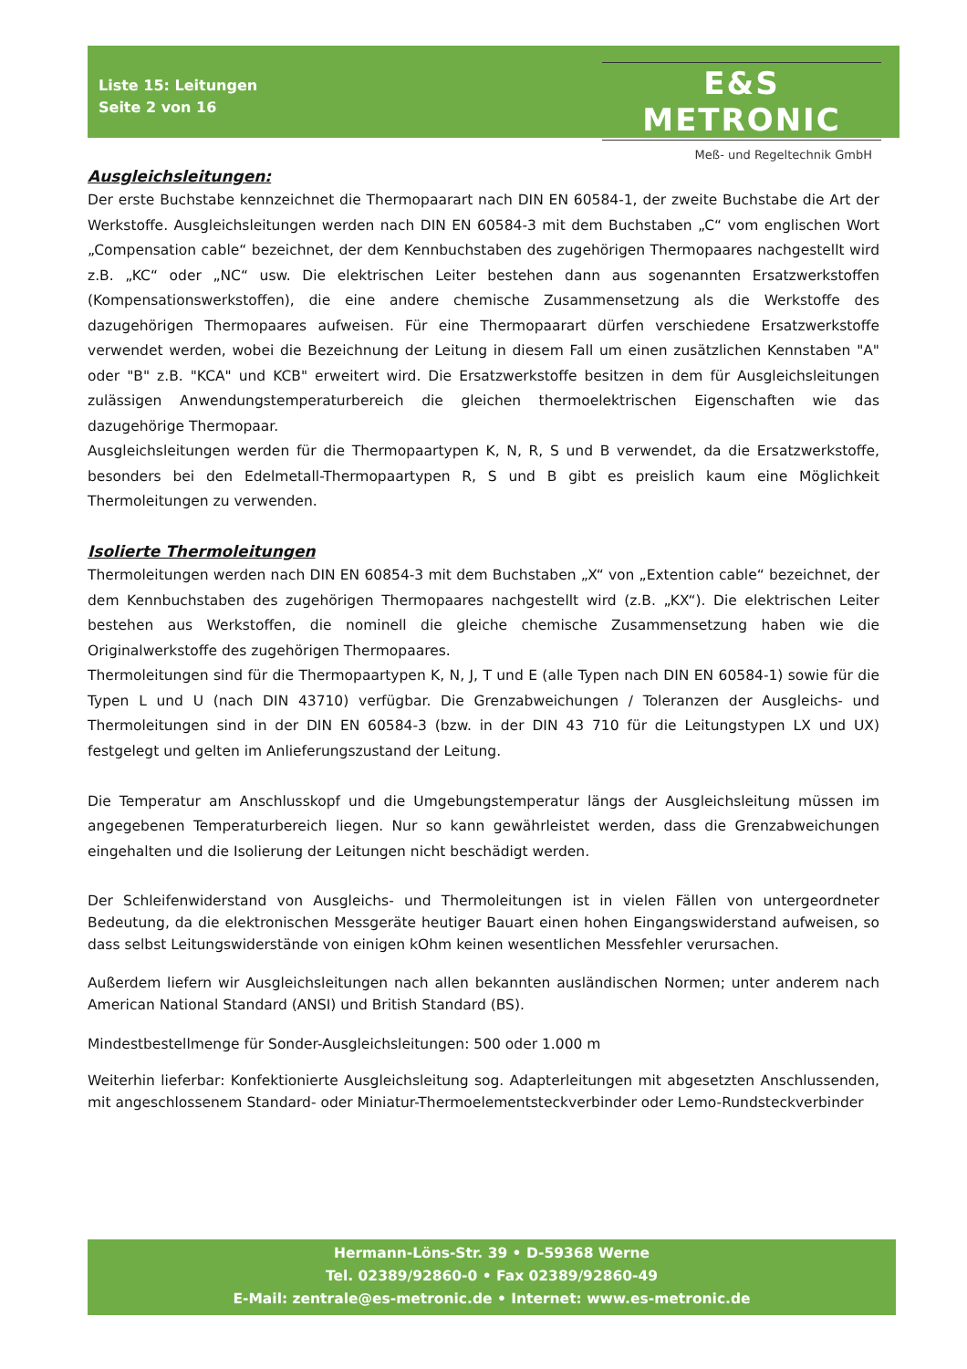Liste 15: Leitungen
Seite 2 von 16
E&S METRONIC
Meß- und Regeltechnik GmbH
Ausgleichsleitungen:
Der erste Buchstabe kennzeichnet die Thermopaarart nach DIN EN 60584-1, der zweite Buchstabe die Art der Werkstoffe. Ausgleichsleitungen werden nach DIN EN 60584-3 mit dem Buchstaben „C“ vom englischen Wort „Compensation cable“ bezeichnet, der dem Kennbuchstaben des zugehörigen Thermopaares nachgestellt wird z.B. „KC“ oder „NC“ usw. Die elektrischen Leiter bestehen dann aus sogenannten Ersatzwerkstoffen (Kompensationswerkstoffen), die eine andere chemische Zusammensetzung als die Werkstoffe des dazugehörigen Thermopaares aufweisen. Für eine Thermopaarart dürfen verschiedene Ersatzwerkstoffe verwendet werden, wobei die Bezeichnung der Leitung in diesem Fall um einen zusätzlichen Kennstaben "A" oder "B" z.B. "KCA" und KCB" erweitert wird. Die Ersatzwerkstoffe besitzen in dem für Ausgleichsleitungen zulässigen Anwendungstemperaturbereich die gleichen thermoelektrischen Eigenschaften wie das dazugehörige Thermopaar.
Ausgleichsleitungen werden für die Thermopaartypen K, N, R, S und B verwendet, da die Ersatzwerkstoffe, besonders bei den Edelmetall-Thermopaartypen R, S und B gibt es preislich kaum eine Möglichkeit Thermoleitungen zu verwenden.
Isolierte Thermoleitungen
Thermoleitungen werden nach DIN EN 60854-3 mit dem Buchstaben „X“ von „Extention cable“ bezeichnet, der dem Kennbuchstaben des zugehörigen Thermopaares nachgestellt wird (z.B. „KX“). Die elektrischen Leiter bestehen aus Werkstoffen, die nominell die gleiche chemische Zusammensetzung haben wie die Originalwerkstoffe des zugehörigen Thermopaares.
Thermoleitungen sind für die Thermopaartypen K, N, J, T und E (alle Typen nach DIN EN 60584-1) sowie für die Typen L und U (nach DIN 43710) verfügbar. Die Grenzabweichungen / Toleranzen der Ausgleichs- und Thermoleitungen sind in der DIN EN 60584-3 (bzw. in der DIN 43 710 für die Leitungstypen LX und UX) festgelegt und gelten im Anlieferungszustand der Leitung.
Die Temperatur am Anschlusskopf und die Umgebungstemperatur längs der Ausgleichsleitung müssen im angegebenen Temperaturbereich liegen. Nur so kann gewährleistet werden, dass die Grenzabweichungen eingehalten und die Isolierung der Leitungen nicht beschädigt werden.
Der Schleifenwiderstand von Ausgleichs- und Thermoleitungen ist in vielen Fällen von untergeordneter Bedeutung, da die elektronischen Messgeräte heutiger Bauart einen hohen Eingangswiderstand aufweisen, so dass selbst Leitungswiderstände von einigen kOhm keinen wesentlichen Messfehler verursachen.
Außerdem liefern wir Ausgleichsleitungen nach allen bekannten ausländischen Normen; unter anderem nach American National Standard (ANSI) und British Standard (BS).
Mindestbestellmenge für Sonder-Ausgleichsleitungen: 500 oder 1.000 m
Weiterhin lieferbar: Konfektionierte Ausgleichsleitung sog. Adapterleitungen mit abgesetzten Anschlussenden, mit angeschlossenem Standard- oder Miniatur-Thermoelementsteckverbinder oder Lemo-Rundsteckverbinder
Hermann-Löns-Str. 39 • D-59368 Werne
Tel. 02389/92860-0 • Fax 02389/92860-49
E-Mail: zentrale@es-metronic.de • Internet: www.es-metronic.de